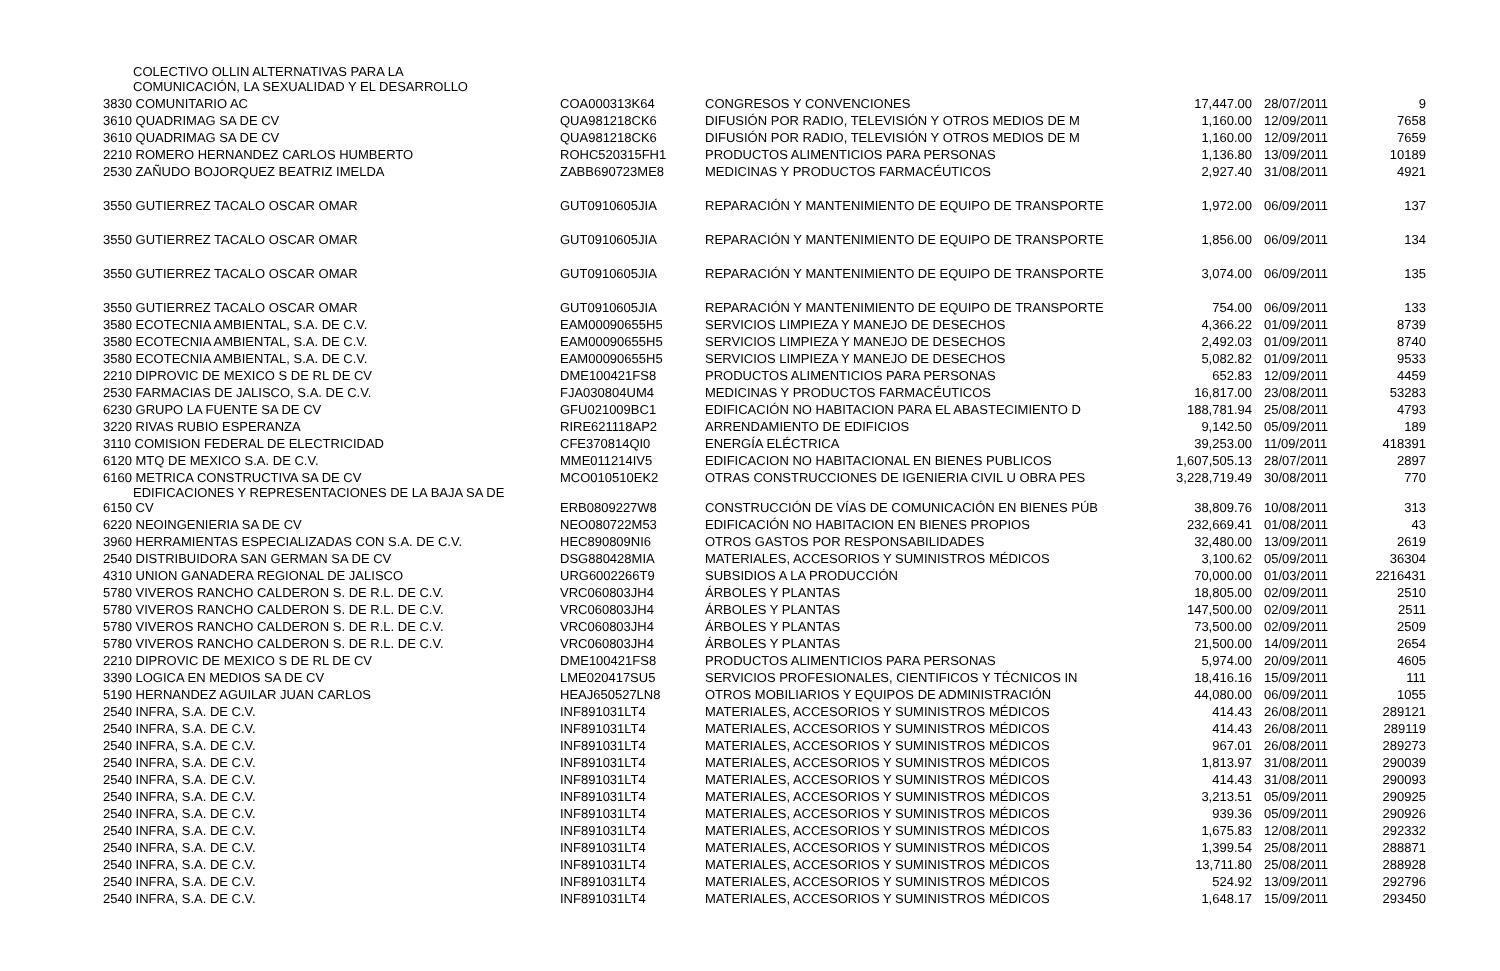| COLECTIVO OLLIN ALTERNATIVAS PARA LA COMUNICACIÓN, LA SEXUALIDAD Y EL DESARROLLO | | | | | |
| 3830 COMUNITARIO AC | COA000313K64 | CONGRESOS Y CONVENCIONES | 17,447.00 | 28/07/2011 | 9 |
| 3610 QUADRIMAG SA DE CV | QUA981218CK6 | DIFUSIÓN POR RADIO, TELEVISIÓN Y OTROS MEDIOS DE M | 1,160.00 | 12/09/2011 | 7658 |
| 3610 QUADRIMAG SA DE CV | QUA981218CK6 | DIFUSIÓN POR RADIO, TELEVISIÓN Y OTROS MEDIOS DE M | 1,160.00 | 12/09/2011 | 7659 |
| 2210 ROMERO HERNANDEZ CARLOS HUMBERTO | ROHC520315FH1 | PRODUCTOS ALIMENTICIOS PARA PERSONAS | 1,136.80 | 13/09/2011 | 10189 |
| 2530 ZAÑUDO BOJORQUEZ BEATRIZ IMELDA | ZABB690723ME8 | MEDICINAS Y PRODUCTOS FARMACÉUTICOS | 2,927.40 | 31/08/2011 | 4921 |
| 3550 GUTIERREZ TACALO OSCAR OMAR | GUT0910605JIA | REPARACIÓN Y MANTENIMIENTO DE EQUIPO DE TRANSPORTE | 1,972.00 | 06/09/2011 | 137 |
| 3550 GUTIERREZ TACALO OSCAR OMAR | GUT0910605JIA | REPARACIÓN Y MANTENIMIENTO DE EQUIPO DE TRANSPORTE | 1,856.00 | 06/09/2011 | 134 |
| 3550 GUTIERREZ TACALO OSCAR OMAR | GUT0910605JIA | REPARACIÓN Y MANTENIMIENTO DE EQUIPO DE TRANSPORTE | 3,074.00 | 06/09/2011 | 135 |
| 3550 GUTIERREZ TACALO OSCAR OMAR | GUT0910605JIA | REPARACIÓN Y MANTENIMIENTO DE EQUIPO DE TRANSPORTE | 754.00 | 06/09/2011 | 133 |
| 3580 ECOTECNIA AMBIENTAL, S.A. DE C.V. | EAM00090655H5 | SERVICIOS LIMPIEZA Y MANEJO DE DESECHOS | 4,366.22 | 01/09/2011 | 8739 |
| 3580 ECOTECNIA AMBIENTAL, S.A. DE C.V. | EAM00090655H5 | SERVICIOS LIMPIEZA Y MANEJO DE DESECHOS | 2,492.03 | 01/09/2011 | 8740 |
| 3580 ECOTECNIA AMBIENTAL, S.A. DE C.V. | EAM00090655H5 | SERVICIOS LIMPIEZA Y MANEJO DE DESECHOS | 5,082.82 | 01/09/2011 | 9533 |
| 2210 DIPROVIC DE MEXICO S DE RL DE CV | DME100421FS8 | PRODUCTOS ALIMENTICIOS PARA PERSONAS | 652.83 | 12/09/2011 | 4459 |
| 2530 FARMACIAS DE JALISCO, S.A. DE C.V. | FJA030804UM4 | MEDICINAS Y PRODUCTOS FARMACÉUTICOS | 16,817.00 | 23/08/2011 | 53283 |
| 6230 GRUPO LA FUENTE SA DE CV | GFU021009BC1 | EDIFICACIÓN NO HABITACION PARA EL ABASTECIMIENTO D | 188,781.94 | 25/08/2011 | 4793 |
| 3220 RIVAS RUBIO ESPERANZA | RIRE621118AP2 | ARRENDAMIENTO DE EDIFICIOS | 9,142.50 | 05/09/2011 | 189 |
| 3110 COMISION FEDERAL DE ELECTRICIDAD | CFE370814QI0 | ENERGÍA ELÉCTRICA | 39,253.00 | 11/09/2011 | 418391 |
| 6120 MTQ DE MEXICO S.A. DE C.V. | MME011214IV5 | EDIFICACION NO HABITACIONAL EN BIENES PUBLICOS | 1,607,505.13 | 28/07/2011 | 2897 |
| 6160 METRICA CONSTRUCTIVA SA DE CV | MCO010510EK2 | OTRAS CONSTRUCCIONES DE IGENIERIA CIVIL U OBRA PES | 3,228,719.49 | 30/08/2011 | 770 |
| EDIFICACIONES Y REPRESENTACIONES DE LA BAJA SA DE 6150 CV | ERB0809227W8 | CONSTRUCCIÓN DE VÍAS DE COMUNICACIÓN EN BIENES PÚB | 38,809.76 | 10/08/2011 | 313 |
| 6220 NEOINGENIERIA SA DE CV | NEO080722M53 | EDIFICACIÓN NO HABITACION EN BIENES PROPIOS | 232,669.41 | 01/08/2011 | 43 |
| 3960 HERRAMIENTAS ESPECIALIZADAS CON S.A. DE C.V. | HEC890809NI6 | OTROS GASTOS POR RESPONSABILIDADES | 32,480.00 | 13/09/2011 | 2619 |
| 2540 DISTRIBUIDORA SAN GERMAN SA DE CV | DSG880428MIA | MATERIALES, ACCESORIOS Y SUMINISTROS MÉDICOS | 3,100.62 | 05/09/2011 | 36304 |
| 4310 UNION GANADERA REGIONAL DE JALISCO | URG6002266T9 | SUBSIDIOS A LA PRODUCCIÓN | 70,000.00 | 01/03/2011 | 2216431 |
| 5780 VIVEROS RANCHO CALDERON S. DE R.L. DE C.V. | VRC060803JH4 | ÁRBOLES Y PLANTAS | 18,805.00 | 02/09/2011 | 2510 |
| 5780 VIVEROS RANCHO CALDERON S. DE R.L. DE C.V. | VRC060803JH4 | ÁRBOLES Y PLANTAS | 147,500.00 | 02/09/2011 | 2511 |
| 5780 VIVEROS RANCHO CALDERON S. DE R.L. DE C.V. | VRC060803JH4 | ÁRBOLES Y PLANTAS | 73,500.00 | 02/09/2011 | 2509 |
| 5780 VIVEROS RANCHO CALDERON S. DE R.L. DE C.V. | VRC060803JH4 | ÁRBOLES Y PLANTAS | 21,500.00 | 14/09/2011 | 2654 |
| 2210 DIPROVIC DE MEXICO S DE RL DE CV | DME100421FS8 | PRODUCTOS ALIMENTICIOS PARA PERSONAS | 5,974.00 | 20/09/2011 | 4605 |
| 3390 LOGICA EN MEDIOS SA DE CV | LME020417SU5 | SERVICIOS PROFESIONALES, CIENTIFICOS Y TÉCNICOS IN | 18,416.16 | 15/09/2011 | 111 |
| 5190 HERNANDEZ AGUILAR JUAN CARLOS | HEAJ650527LN8 | OTROS MOBILIARIOS Y EQUIPOS DE ADMINISTRACIÓN | 44,080.00 | 06/09/2011 | 1055 |
| 2540 INFRA, S.A. DE C.V. | INF891031LT4 | MATERIALES, ACCESORIOS Y SUMINISTROS MÉDICOS | 414.43 | 26/08/2011 | 289121 |
| 2540 INFRA, S.A. DE C.V. | INF891031LT4 | MATERIALES, ACCESORIOS Y SUMINISTROS MÉDICOS | 414.43 | 26/08/2011 | 289119 |
| 2540 INFRA, S.A. DE C.V. | INF891031LT4 | MATERIALES, ACCESORIOS Y SUMINISTROS MÉDICOS | 967.01 | 26/08/2011 | 289273 |
| 2540 INFRA, S.A. DE C.V. | INF891031LT4 | MATERIALES, ACCESORIOS Y SUMINISTROS MÉDICOS | 1,813.97 | 31/08/2011 | 290039 |
| 2540 INFRA, S.A. DE C.V. | INF891031LT4 | MATERIALES, ACCESORIOS Y SUMINISTROS MÉDICOS | 414.43 | 31/08/2011 | 290093 |
| 2540 INFRA, S.A. DE C.V. | INF891031LT4 | MATERIALES, ACCESORIOS Y SUMINISTROS MÉDICOS | 3,213.51 | 05/09/2011 | 290925 |
| 2540 INFRA, S.A. DE C.V. | INF891031LT4 | MATERIALES, ACCESORIOS Y SUMINISTROS MÉDICOS | 939.36 | 05/09/2011 | 290926 |
| 2540 INFRA, S.A. DE C.V. | INF891031LT4 | MATERIALES, ACCESORIOS Y SUMINISTROS MÉDICOS | 1,675.83 | 12/08/2011 | 292332 |
| 2540 INFRA, S.A. DE C.V. | INF891031LT4 | MATERIALES, ACCESORIOS Y SUMINISTROS MÉDICOS | 1,399.54 | 25/08/2011 | 288871 |
| 2540 INFRA, S.A. DE C.V. | INF891031LT4 | MATERIALES, ACCESORIOS Y SUMINISTROS MÉDICOS | 13,711.80 | 25/08/2011 | 288928 |
| 2540 INFRA, S.A. DE C.V. | INF891031LT4 | MATERIALES, ACCESORIOS Y SUMINISTROS MÉDICOS | 524.92 | 13/09/2011 | 292796 |
| 2540 INFRA, S.A. DE C.V. | INF891031LT4 | MATERIALES, ACCESORIOS Y SUMINISTROS MÉDICOS | 1,648.17 | 15/09/2011 | 293450 |